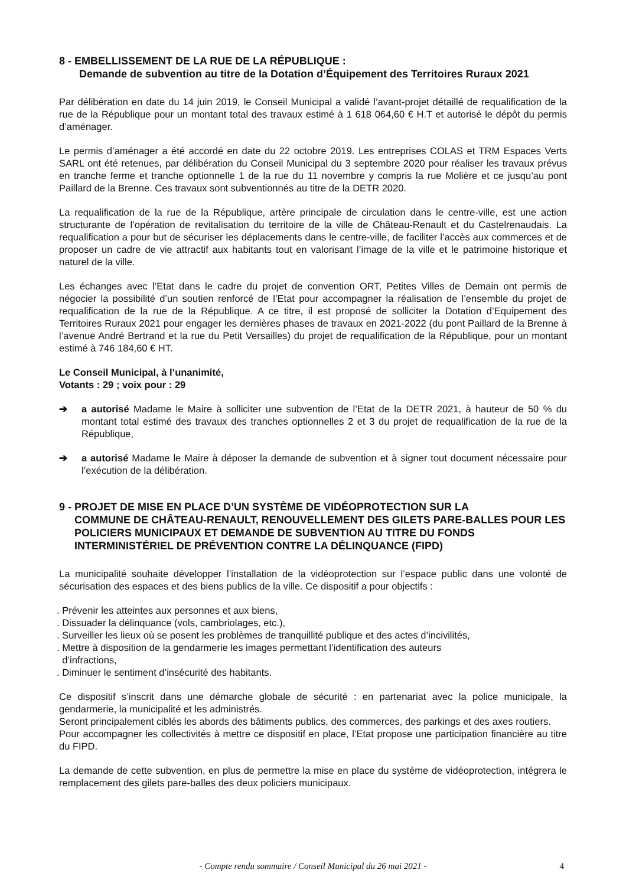8 - EMBELLISSEMENT DE LA RUE DE LA RÉPUBLIQUE :
Demande de subvention au titre de la Dotation d’Équipement des Territoires Ruraux 2021
Par délibération en date du 14 juin 2019, le Conseil Municipal a validé l’avant-projet détaillé de requalification de la rue de la République pour un montant total des travaux estimé à 1 618 064,60 € H.T et autorisé le dépôt du permis d’aménager.
Le permis d’aménager a été accordé en date du 22 octobre 2019. Les entreprises COLAS et TRM Espaces Verts SARL ont été retenues, par délibération du Conseil Municipal du 3 septembre 2020 pour réaliser les travaux prévus en tranche ferme et tranche optionnelle 1 de la rue du 11 novembre y compris la rue Molière et ce jusqu’au pont Paillard de la Brenne. Ces travaux sont subventionnés au titre de la DETR 2020.
La requalification de la rue de la République, artère principale de circulation dans le centre-ville, est une action structurante de l’opération de revitalisation du territoire de la ville de Château-Renault et du Castelrenaudais. La requalification a pour but de sécuriser les déplacements dans le centre-ville, de faciliter l’accès aux commerces et de proposer un cadre de vie attractif aux habitants tout en valorisant l’image de la ville et le patrimoine historique et naturel de la ville.
Les échanges avec l’Etat dans le cadre du projet de convention ORT, Petites Villes de Demain ont permis de négocier la possibilité d’un soutien renforcé de l’Etat pour accompagner la réalisation de l’ensemble du projet de requalification de la rue de la République. A ce titre, il est proposé de solliciter la Dotation d’Equipement des Territoires Ruraux 2021 pour engager les dernières phases de travaux en 2021-2022 (du pont Paillard de la Brenne à l’avenue André Bertrand et la rue du Petit Versailles) du projet de requalification de la République, pour un montant estimé à 746 184,60 € HT.
Le Conseil Municipal, à l’unanimité,
Votants : 29 ; voix pour : 29
➔ a autorisé Madame le Maire à solliciter une subvention de l’Etat de la DETR 2021, à hauteur de 50 % du montant total estimé des travaux des tranches optionnelles 2 et 3 du projet de requalification de la rue de la République,
➔ a autorisé Madame le Maire à déposer la demande de subvention et à signer tout document nécessaire pour l’exécution de la délibération.
9 - PROJET DE MISE EN PLACE D’UN SYSTÈME DE VIDÉOPROTECTION SUR LA
COMMUNE DE CHÂTEAU-RENAULT, RENOUVELLEMENT DES GILETS PARE-BALLES POUR LES POLICIERS MUNICIPAUX ET DEMANDE DE SUBVENTION AU TITRE DU FONDS INTERMINISTÉRIEL DE PRÉVENTION CONTRE LA DÉLINQUANCE (FIPD)
La municipalité souhaite développer l’installation de la vidéoprotection sur l’espace public dans une volonté de sécurisation des espaces et des biens publics de la ville. Ce dispositif a pour objectifs :
. Prévenir les atteintes aux personnes et aux biens,
. Dissuader la délinquance (vols, cambriolages, etc.),
. Surveiller les lieux où se posent les problèmes de tranquillité publique et des actes d’incivilités,
. Mettre à disposition de la gendarmerie les images permettant l’identification des auteurs
d’infractions,
. Diminuer le sentiment d’insécurité des habitants.
Ce dispositif s’inscrit dans une démarche globale de sécurité : en partenariat avec la police municipale, la gendarmerie, la municipalité et les administrés.
Seront principalement ciblés les abords des bâtiments publics, des commerces, des parkings et des axes routiers.
Pour accompagner les collectivités à mettre ce dispositif en place, l’Etat propose une participation financière au titre du FIPD.
La demande de cette subvention, en plus de permettre la mise en place du système de vidéoprotection, intégrera le remplacement des gilets pare-balles des deux policiers municipaux.
- Compte rendu sommaire / Conseil Municipal du 26 mai 2021 -
4